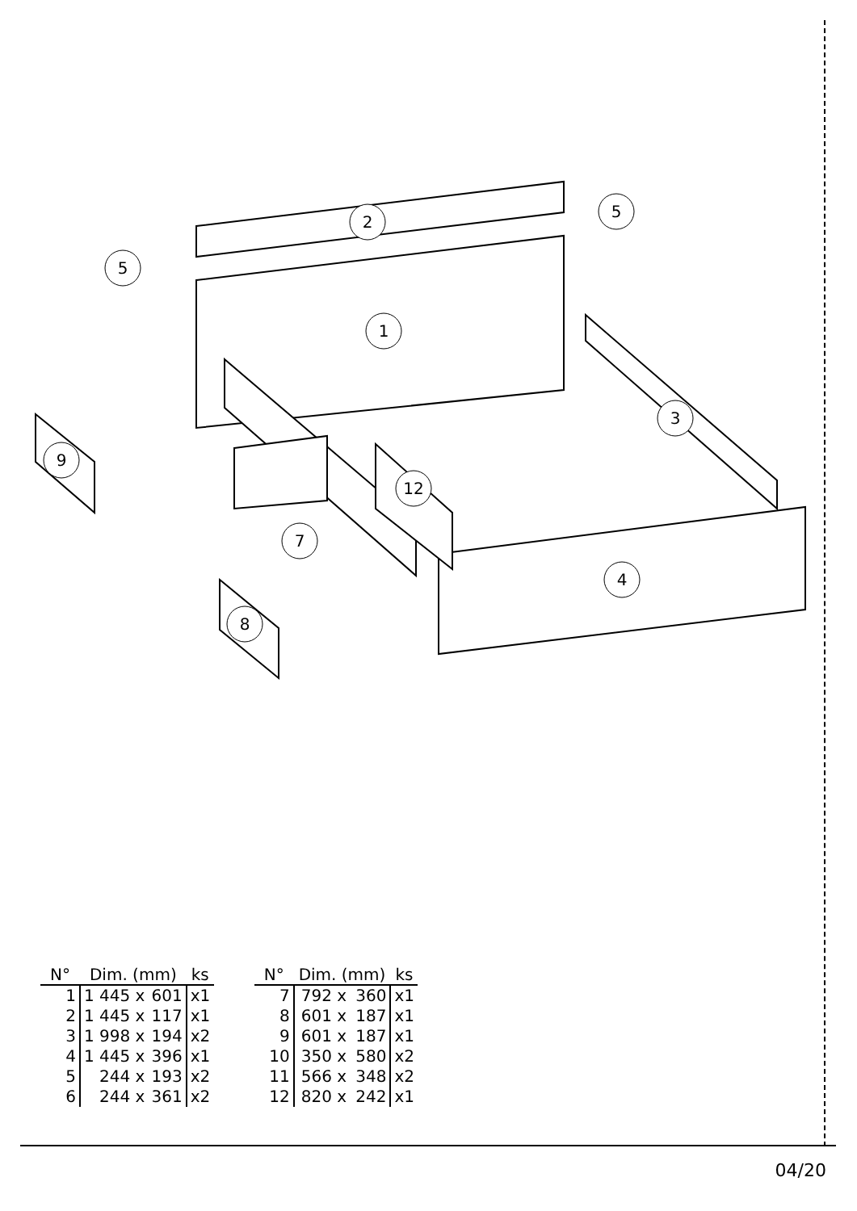1
2
3
4
5
5
12
7
9
8
| N° | Dim. (mm) | | ks |
| --- | --- | --- | --- |
| 1 | 1 445 x | 601 | x1 |
| 2 | 1 445 x | 117 | x1 |
| 3 | 1 998 x | 194 | x2 |
| 4 | 1 445 x | 396 | x1 |
| 5 | 244 x | 193 | x2 |
| 6 | 244 x | 361 | x2 |
| N° | Dim. (mm) | | ks |
| --- | --- | --- | --- |
| 7 | 792 x | 360 | x1 |
| 8 | 601 x | 187 | x1 |
| 9 | 601 x | 187 | x1 |
| 10 | 350 x | 580 | x2 |
| 11 | 566 x | 348 | x2 |
| 12 | 820 x | 242 | x1 |
04/20